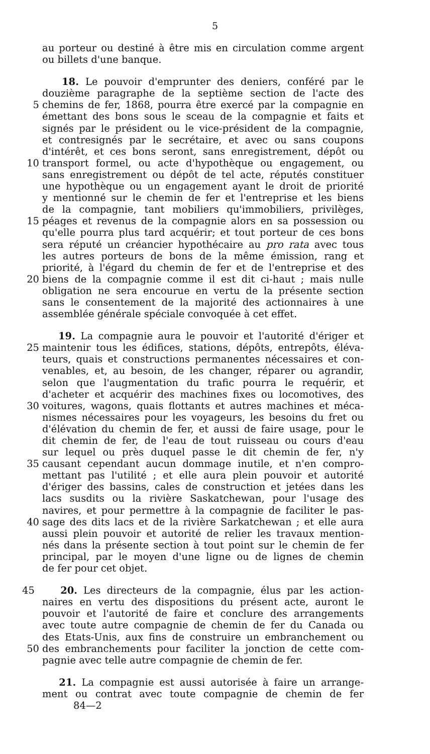5
au porteur ou destiné à être mis en circulation comme argent
ou billets d'une banque.
18. Le pouvoir d'emprunter des deniers, conféré par le
douzième paragraphe de la septième section de l'acte des
5 chemins de fer, 1868, pourra être exercé par la compagnie en
émettant des bons sous le sceau de la compagnie et faits et
signés par le président ou le vice-président de la compagnie,
et contresignés par le secrétaire, et avec ou sans coupons
d'intérêt, et ces bons seront, sans enregistrement, dépôt ou
10 transport formel, ou acte d'hypothèque ou engagement, ou
sans enregistrement ou dépôt de tel acte, réputés constituer
une hypothèque ou un engagement ayant le droit de priorité
y mentionné sur le chemin de fer et l'entreprise et les biens
de la compagnie, tant mobiliers qu'immobiliers, privilèges,
15 péages et revenus de la compagnie alors en sa possession ou
qu'elle pourra plus tard acquérir; et tout porteur de ces bons
sera réputé un créancier hypothécaire au pro rata avec tous
les autres porteurs de bons de la même émission, rang et
priorité, à l'égard du chemin de fer et de l'entreprise et des
20 biens de la compagnie comme il est dit ci-haut ; mais nulle
obligation ne sera encourue en vertu de la présente section
sans le consentement de la majorité des actionnaires à une
assemblée générale spéciale convoquée à cet effet.
19. La compagnie aura le pouvoir et l'autorité d'ériger et
25 maintenir tous les édifices, stations, dépôts, entrepôts, éléva-
teurs, quais et constructions permanentes nécessaires et con-
venables, et, au besoin, de les changer, réparer ou agrandir,
selon que l'augmentation du trafic pourra le requérir, et
d'acheter et acquérir des machines fixes ou locomotives, des
30 voitures, wagons, quais flottants et autres machines et méca-
nismes nécessaires pour les voyageurs, les besoins du fret ou
d'élévation du chemin de fer, et aussi de faire usage, pour le
dit chemin de fer, de l'eau de tout ruisseau ou cours d'eau
sur lequel ou près duquel passe le dit chemin de fer, n'y
35 causant cependant aucun dommage inutile, et n'en compro-
mettant pas l'utilité ; et elle aura plein pouvoir et autorité
d'ériger des bassins, cales de construction et jetées dans les
lacs susdits ou la rivière Saskatchewan, pour l'usage des
navires, et pour permettre à la compagnie de faciliter le pas-
40 sage des dits lacs et de la rivière Sarkatchewan ; et elle aura
aussi plein pouvoir et autorité de relier les travaux mention-
nés dans la présente section à tout point sur le chemin de fer
principal, par le moyen d'une ligne ou de lignes de chemin
de fer pour cet objet.
45 20. Les directeurs de la compagnie, élus par les action-
naires en vertu des dispositions du présent acte, auront le
pouvoir et l'autorité de faire et conclure des arrangements
avec toute autre compagnie de chemin de fer du Canada ou
des Etats-Unis, aux fins de construire un embranchement ou
50 des embranchements pour faciliter la jonction de cette com-
pagnie avec telle autre compagnie de chemin de fer.
21. La compagnie est aussi autorisée à faire un arrange-
ment ou contrat avec toute compagnie de chemin de fer
84—2